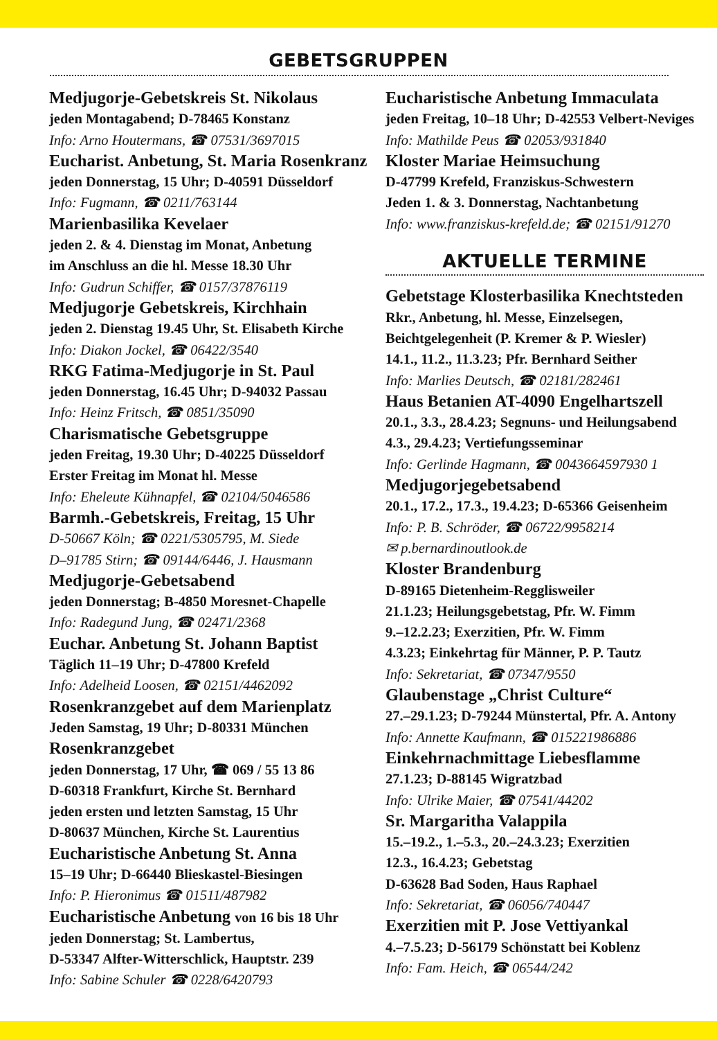GEBETSGRUPPEN
Medjugorje-Gebetskreis St. Nikolaus
jeden Montagabend; D-78465 Konstanz
Info: Arno Houtermans, ☎ 07531/3697015
Eucharist. Anbetung, St. Maria Rosenkranz
jeden Donnerstag, 15 Uhr; D-40591 Düsseldorf
Info: Fugmann, ☎ 0211/763144
Marienbasilika Kevelaer
jeden 2. & 4. Dienstag im Monat, Anbetung
im Anschluss an die hl. Messe 18.30 Uhr
Info: Gudrun Schiffer, ☎ 0157/37876119
Medjugorje Gebetskreis, Kirchhain
jeden 2. Dienstag 19.45 Uhr, St. Elisabeth Kirche
Info: Diakon Jockel, ☎ 06422/3540
RKG Fatima-Medjugorje in St. Paul
jeden Donnerstag, 16.45 Uhr; D-94032 Passau
Info: Heinz Fritsch, ☎ 0851/35090
Charismatische Gebetsgruppe
jeden Freitag, 19.30 Uhr; D-40225 Düsseldorf
Erster Freitag im Monat hl. Messe
Info: Eheleute Kühnapfel, ☎ 02104/5046586
Barmh.-Gebetskreis, Freitag, 15 Uhr
D-50667 Köln; ☎ 0221/5305795, M. Siede
D–91785 Stirn; ☎ 09144/6446, J. Hausmann
Medjugorje-Gebetsabend
jeden Donnerstag; B-4850 Moresnet-Chapelle
Info: Radegund Jung, ☎ 02471/2368
Euchar. Anbetung St. Johann Baptist
Täglich 11–19 Uhr; D-47800 Krefeld
Info: Adelheid Loosen, ☎ 02151/4462092
Rosenkranzgebet auf dem Marienplatz
Jeden Samstag, 19 Uhr; D-80331 München
Rosenkranzgebet
jeden Donnerstag, 17 Uhr, ☎ 069 / 55 13 86
D-60318 Frankfurt, Kirche St. Bernhard
jeden ersten und letzten Samstag, 15 Uhr
D-80637 München, Kirche St. Laurentius
Eucharistische Anbetung St. Anna
15–19 Uhr; D-66440 Blieskastel-Biesingen
Info: P. Hieronimus ☎ 01511/487982
Eucharistische Anbetung von 16 bis 18 Uhr
jeden Donnerstag; St. Lambertus,
D-53347 Alfter-Witterschlick, Hauptstr. 239
Info: Sabine Schuler ☎ 0228/6420793
Eucharistische Anbetung Immaculata
jeden Freitag, 10–18 Uhr; D-42553 Velbert-Neviges
Info: Mathilde Peus ☎ 02053/931840
Kloster Mariae Heimsuchung
D-47799 Krefeld, Franziskus-Schwestern
Jeden 1. & 3. Donnerstag, Nachtanbetung
Info: www.franziskus-krefeld.de; ☎ 02151/91270
AKTUELLE TERMINE
Gebetstage Klosterbasilika Knechtsteden
Rkr., Anbetung, hl. Messe, Einzelsegen, Beichtgelegenheit (P. Kremer & P. Wiesler)
14.1., 11.2., 11.3.23; Pfr. Bernhard Seither
Info: Marlies Deutsch, ☎ 02181/282461
Haus Betanien AT-4090 Engelhartszell
20.1., 3.3., 28.4.23; Segnuns- und Heilungsabend
4.3., 29.4.23; Vertiefungsseminar
Info: Gerlinde Hagmann, ☎ 0043664597930 1
Medjugorjegebetsabend
20.1., 17.2., 17.3., 19.4.23; D-65366 Geisenheim
Info: P. B. Schröder, ☎ 06722/9958214
✉ p.bernardinoutlook.de
Kloster Brandenburg
D-89165 Dietenheim-Regglisweiler
21.1.23; Heilungsgebetstag, Pfr. W. Fimm
9.–12.2.23; Exerzitien, Pfr. W. Fimm
4.3.23; Einkehrtag für Männer, P. P. Tautz
Info: Sekretariat, ☎ 07347/9550
Glaubenstage „Christ Culture“27.–29.1.23; D-79244 Münstertal, Pfr. A. Antony
Info: Annette Kaufmann, ☎ 015221986886
Einkehrnachmittage Liebesflamme
27.1.23; D-88145 Wigratzbad
Info: Ulrike Maier, ☎ 07541/44202
Sr. Margaritha Valappila
15.–19.2., 1.–5.3., 20.–24.3.23; Exerzitien
12.3., 16.4.23; Gebetstag
D-63628 Bad Soden, Haus Raphael
Info: Sekretariat, ☎ 06056/740447
Exerzitien mit P. Jose Vettiyankal
4.–7.5.23; D-56179 Schönstatt bei Koblenz
Info: Fam. Heich, ☎ 06544/242